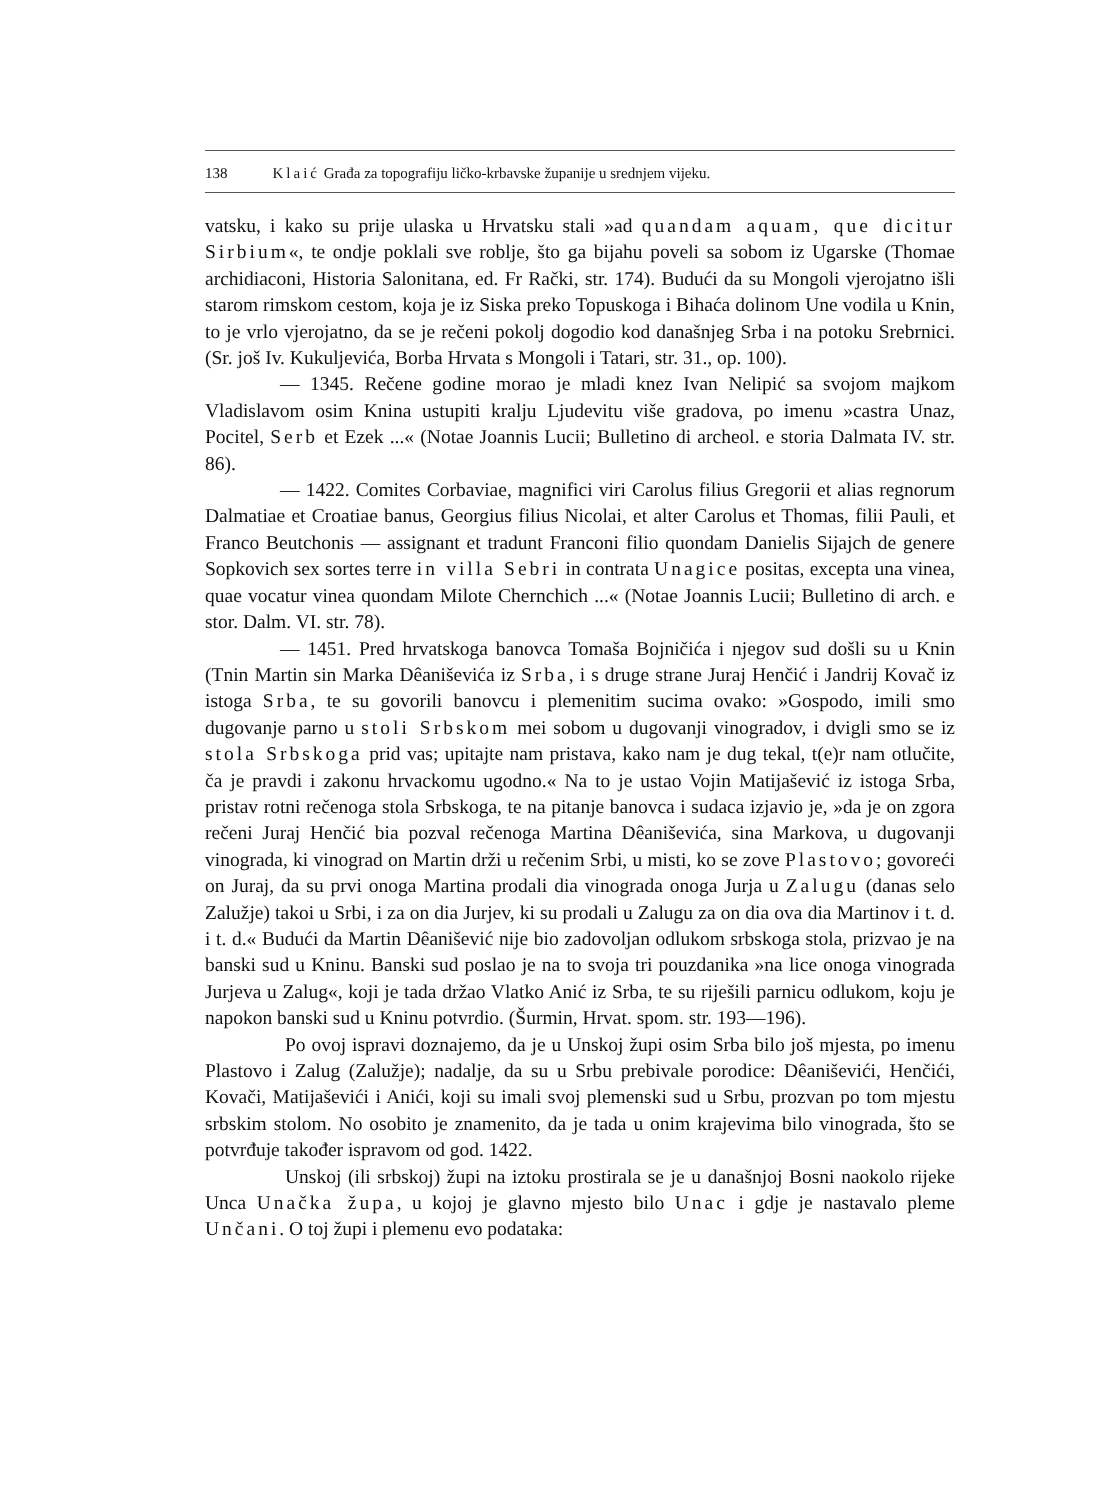138 Klaić Građa za topografiju ličko-krbavske županije u srednjem vijeku.
vatsku, i kako su prije ulaska u Hrvatsku stali »ad quandam aquam, que dicitur Sirbium«, te ondje poklali sve roblje, što ga bijahu poveli sa sobom iz Ugarske (Thomae archidiaconi, Historia Salonitana, ed. Fr Rački, str. 174). Budući da su Mongoli vjerojatno išli starom rimskom cestom, koja je iz Siska preko Topuskoga i Bihaća dolinom Une vodila u Knin, to je vrlo vjerojatno, da se je rečeni pokolj dogodio kod današnjeg Srba i na potoku Srebrnici. (Sr. još Iv. Kukuljevića, Borba Hrvata s Mongoli i Tatari, str. 31., op. 100).
— 1345. Rečene godine morao je mladi knez Ivan Nelipić sa svojom majkom Vladislavom osim Knina ustupiti kralju Ljudevitu više gradova, po imenu »castra Unaz, Pocitel, Serb et Ezek ...« (Notae Joannis Lucii; Bulletino di archeol. e storia Dalmata IV. str. 86).
— 1422. Comites Corbaviae, magnifici viri Carolus filius Gregorii et alias regnorum Dalmatiae et Croatiae banus, Georgius filius Nicolai, et alter Carolus et Thomas, filii Pauli, et Franco Beutchonis — assignant et tradunt Franconi filio quondam Danielis Sijajch de genere Sopkovich sex sortes terre in villa Sebri in contrata Unagice positas, excepta una vinea, quae vocatur vinea quondam Milote Chernchich ...« (Notae Joannis Lucii; Bulletino di arch. e stor. Dalm. VI. str. 78).
— 1451. Pred hrvatskoga banovca Tomaša Bojničića i njegov sud došli su u Knin (Tnin Martin sin Marka Dêaniševića iz Srba, i s druge strane Juraj Henčić i Jandrij Kovač iz istoga Srba, te su govorili banovcu i plemenitim sucima ovako: »Gospodo, imili smo dugovanje parno u stoli Srbskom mei sobom u dugovanji vinogradov, i dvigli smo se iz stola Srbskoga prid vas; upitajte nam pristava, kako nam je dug tekal, t(e)r nam otlučite, ča je pravdi i zakonu hrvackomu ugodno.« Na to je ustao Vojin Matijašević iz istoga Srba, pristav rotni rečenoga stola Srbskoga, te na pitanje banovca i sudaca izjavio je, »da je on zgora rečeni Juraj Henčić bia pozval rečenoga Martina Dêaniševića, sina Markova, u dugovanji vinograda, ki vinograd on Martin drži u rečenim Srbi, u misti, ko se zove Plastovo; govoreći on Juraj, da su prvi onoga Martina prodali dia vinograda onoga Jurja u Zalugu (danas selo Zalužje) takoi u Srbi, i za on dia Jurjev, ki su prodali u Zalugu za on dia ova dia Martinov i t. d. i t. d.« Budući da Martin Dêanišević nije bio zadovoljan odlukom srbskoga stola, prizvao je na banski sud u Kninu. Banski sud poslao je na to svoja tri pouzdanika »na lice onoga vinograda Jurjeva u Zalug«, koji je tada držao Vlatko Anić iz Srba, te su riješili parnicu odlukom, koju je napokon banski sud u Kninu potvrdio. (Šurmin, Hrvat. spom. str. 193—196).
Po ovoj ispravi doznajemo, da je u Unskoj župi osim Srba bilo još mjesta, po imenu Plastovo i Zalug (Zalužje); nadalje, da su u Srbu prebivale porodice: Dêaniševići, Henčići, Kovači, Matijaševići i Anići, koji su imali svoj plemenski sud u Srbu, prozvan po tom mjestu srbskim stolom. No osobito je znamenito, da je tada u onim krajevima bilo vinograda, što se potvrđuje također ispravom od god. 1422.
Unskoj (ili srbskoj) župi na iztoku prostirala se je u današnjoj Bosni naokolo rijeke Unca Unačka župa, u kojoj je glavno mjesto bilo Unac i gdje je nastavalo pleme Unčani. O toj župi i plemenu evo podataka: